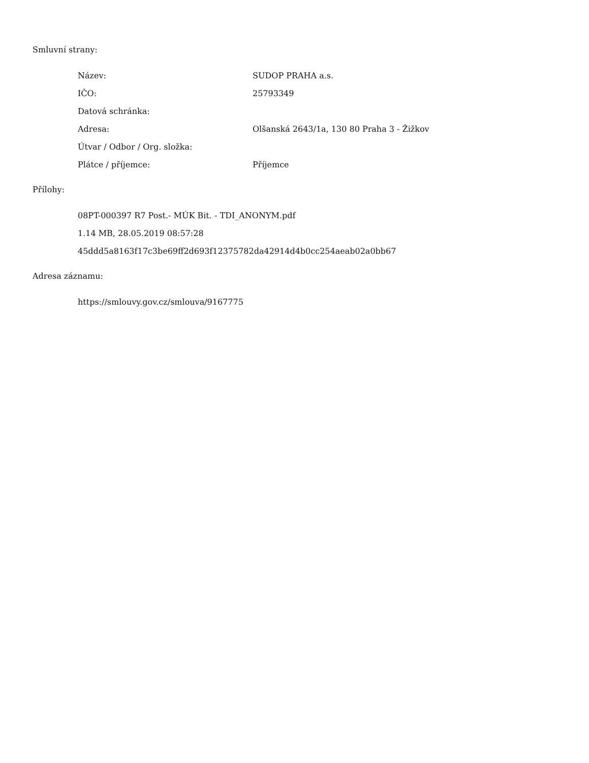Smluvní strany:
| Název: | SUDOP PRAHA a.s. |
| IČO: | 25793349 |
| Datová schránka: | |
| Adresa: | Olšanská 2643/1a, 130 80 Praha 3 - Žižkov |
| Útvar / Odbor / Org. složka: | |
| Plátce / příjemce: | Příjemce |
Přílohy:
08PT-000397 R7 Post.- MÚK Bit. - TDI_ANONYM.pdf
1.14 MB, 28.05.2019 08:57:28
45ddd5a8163f17c3be69ff2d693f12375782da42914d4b0cc254aeab02a0bb67
Adresa záznamu:
https://smlouvy.gov.cz/smlouva/9167775